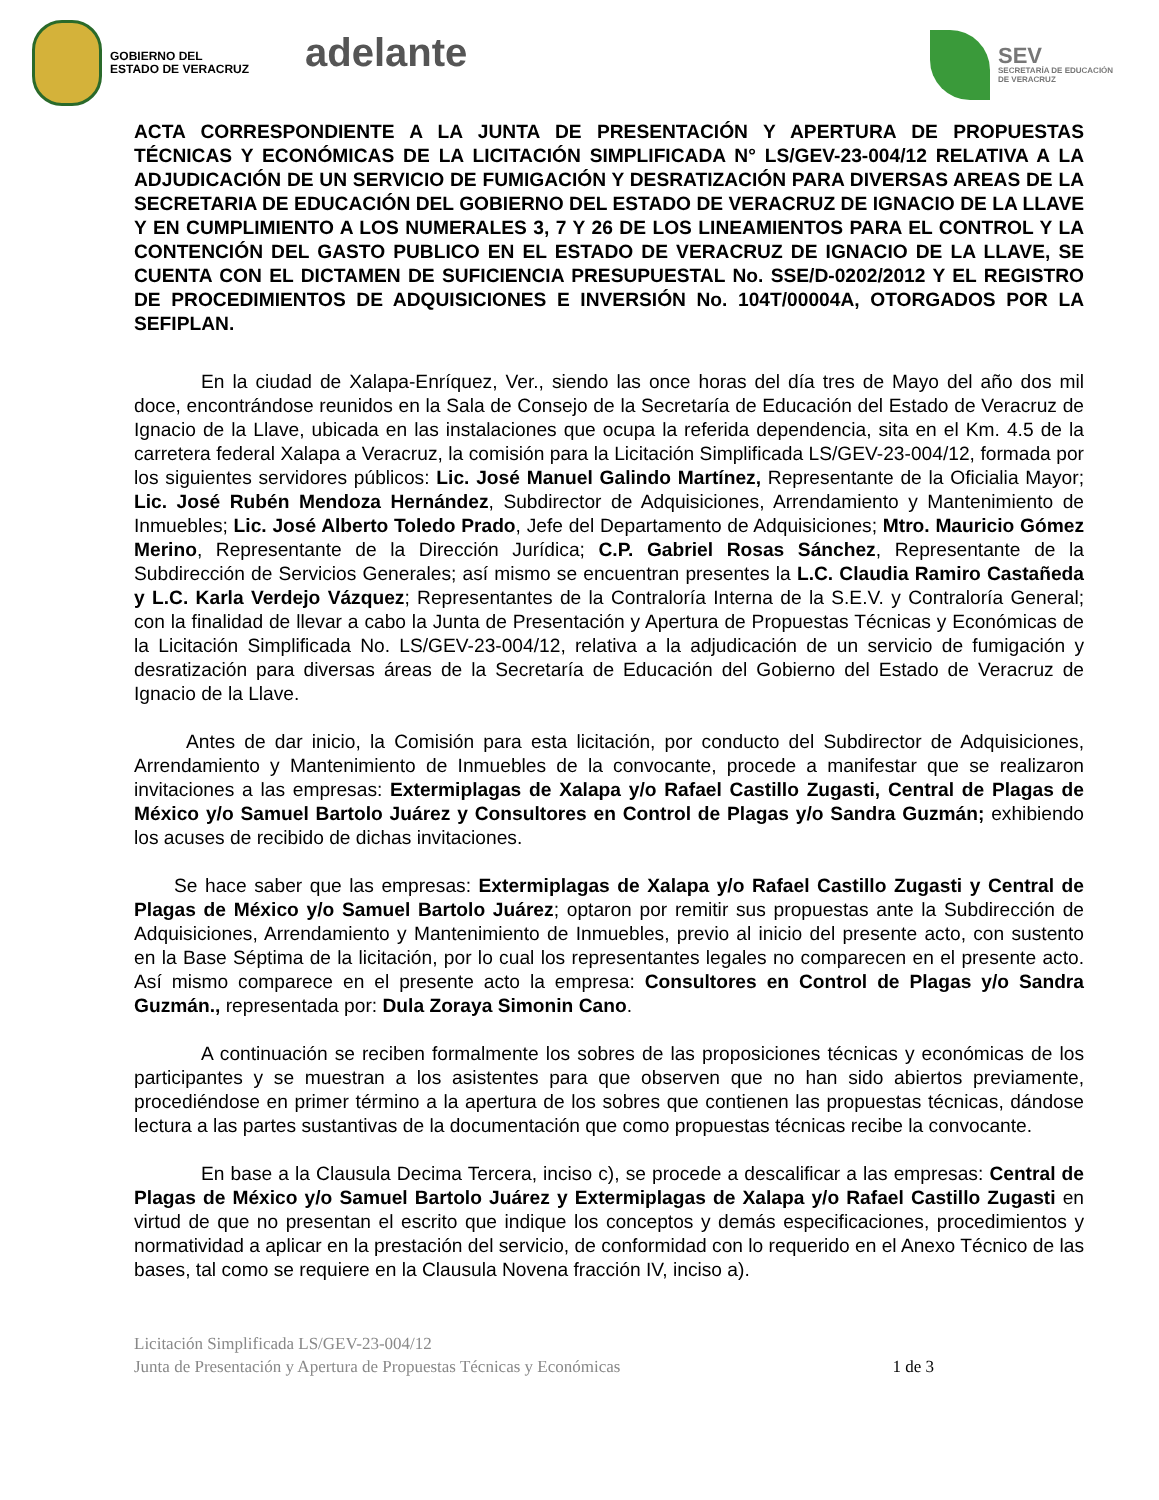GOBIERNO DEL
ESTADO DE VERACRUZ
adelante
SEV
SECRETARÍA DE EDUCACIÓN
DE VERACRUZ
ACTA CORRESPONDIENTE A LA JUNTA DE PRESENTACIÓN Y APERTURA DE PROPUESTAS TÉCNICAS Y ECONÓMICAS DE LA LICITACIÓN SIMPLIFICADA N° LS/GEV-23-004/12 RELATIVA A LA ADJUDICACIÓN DE UN SERVICIO DE FUMIGACIÓN Y DESRATIZACIÓN PARA DIVERSAS AREAS DE LA SECRETARIA DE EDUCACIÓN DEL GOBIERNO DEL ESTADO DE VERACRUZ DE IGNACIO DE LA LLAVE Y EN CUMPLIMIENTO A LOS NUMERALES 3, 7 Y 26 DE LOS LINEAMIENTOS PARA EL CONTROL Y LA CONTENCIÓN DEL GASTO PUBLICO EN EL ESTADO DE VERACRUZ DE IGNACIO DE LA LLAVE, SE CUENTA CON EL DICTAMEN DE SUFICIENCIA PRESUPUESTAL No. SSE/D-0202/2012 Y EL REGISTRO DE PROCEDIMIENTOS DE ADQUISICIONES E INVERSIÓN No. 104T/00004A, OTORGADOS POR LA SEFIPLAN.
En la ciudad de Xalapa-Enríquez, Ver., siendo las once horas del día tres de Mayo del año dos mil doce, encontrándose reunidos en la Sala de Consejo de la Secretaría de Educación del Estado de Veracruz de Ignacio de la Llave, ubicada en las instalaciones que ocupa la referida dependencia, sita en el Km. 4.5 de la carretera federal Xalapa a Veracruz, la comisión para la Licitación Simplificada LS/GEV-23-004/12, formada por los siguientes servidores públicos: Lic. José Manuel Galindo Martínez, Representante de la Oficialia Mayor; Lic. José Rubén Mendoza Hernández, Subdirector de Adquisiciones, Arrendamiento y Mantenimiento de Inmuebles; Lic. José Alberto Toledo Prado, Jefe del Departamento de Adquisiciones; Mtro. Mauricio Gómez Merino, Representante de la Dirección Jurídica; C.P. Gabriel Rosas Sánchez, Representante de la Subdirección de Servicios Generales; así mismo se encuentran presentes la L.C. Claudia Ramiro Castañeda y L.C. Karla Verdejo Vázquez; Representantes de la Contraloría Interna de la S.E.V. y Contraloría General; con la finalidad de llevar a cabo la Junta de Presentación y Apertura de Propuestas Técnicas y Económicas de la Licitación Simplificada No. LS/GEV-23-004/12, relativa a la adjudicación de un servicio de fumigación y desratización para diversas áreas de la Secretaría de Educación del Gobierno del Estado de Veracruz de Ignacio de la Llave.
Antes de dar inicio, la Comisión para esta licitación, por conducto del Subdirector de Adquisiciones, Arrendamiento y Mantenimiento de Inmuebles de la convocante, procede a manifestar que se realizaron invitaciones a las empresas: Extermiplagas de Xalapa y/o Rafael Castillo Zugasti, Central de Plagas de México y/o Samuel Bartolo Juárez y Consultores en Control de Plagas y/o Sandra Guzmán; exhibiendo los acuses de recibido de dichas invitaciones.
Se hace saber que las empresas: Extermiplagas de Xalapa y/o Rafael Castillo Zugasti y Central de Plagas de México y/o Samuel Bartolo Juárez; optaron por remitir sus propuestas ante la Subdirección de Adquisiciones, Arrendamiento y Mantenimiento de Inmuebles, previo al inicio del presente acto, con sustento en la Base Séptima de la licitación, por lo cual los representantes legales no comparecen en el presente acto. Así mismo comparece en el presente acto la empresa: Consultores en Control de Plagas y/o Sandra Guzmán., representada por: Dula Zoraya Simonin Cano.
A continuación se reciben formalmente los sobres de las proposiciones técnicas y económicas de los participantes y se muestran a los asistentes para que observen que no han sido abiertos previamente, procediéndose en primer término a la apertura de los sobres que contienen las propuestas técnicas, dándose lectura a las partes sustantivas de la documentación que como propuestas técnicas recibe la convocante.
En base a la Clausula Decima Tercera, inciso c), se procede a descalificar a las empresas: Central de Plagas de México y/o Samuel Bartolo Juárez y Extermiplagas de Xalapa y/o Rafael Castillo Zugasti en virtud de que no presentan el escrito que indique los conceptos y demás especificaciones, procedimientos y normatividad a aplicar en la prestación del servicio, de conformidad con lo requerido en el Anexo Técnico de las bases, tal como se requiere en la Clausula Novena fracción IV, inciso a).
Licitación Simplificada LS/GEV-23-004/12
Junta de Presentación y Apertura de Propuestas Técnicas y Económicas 1 de 3